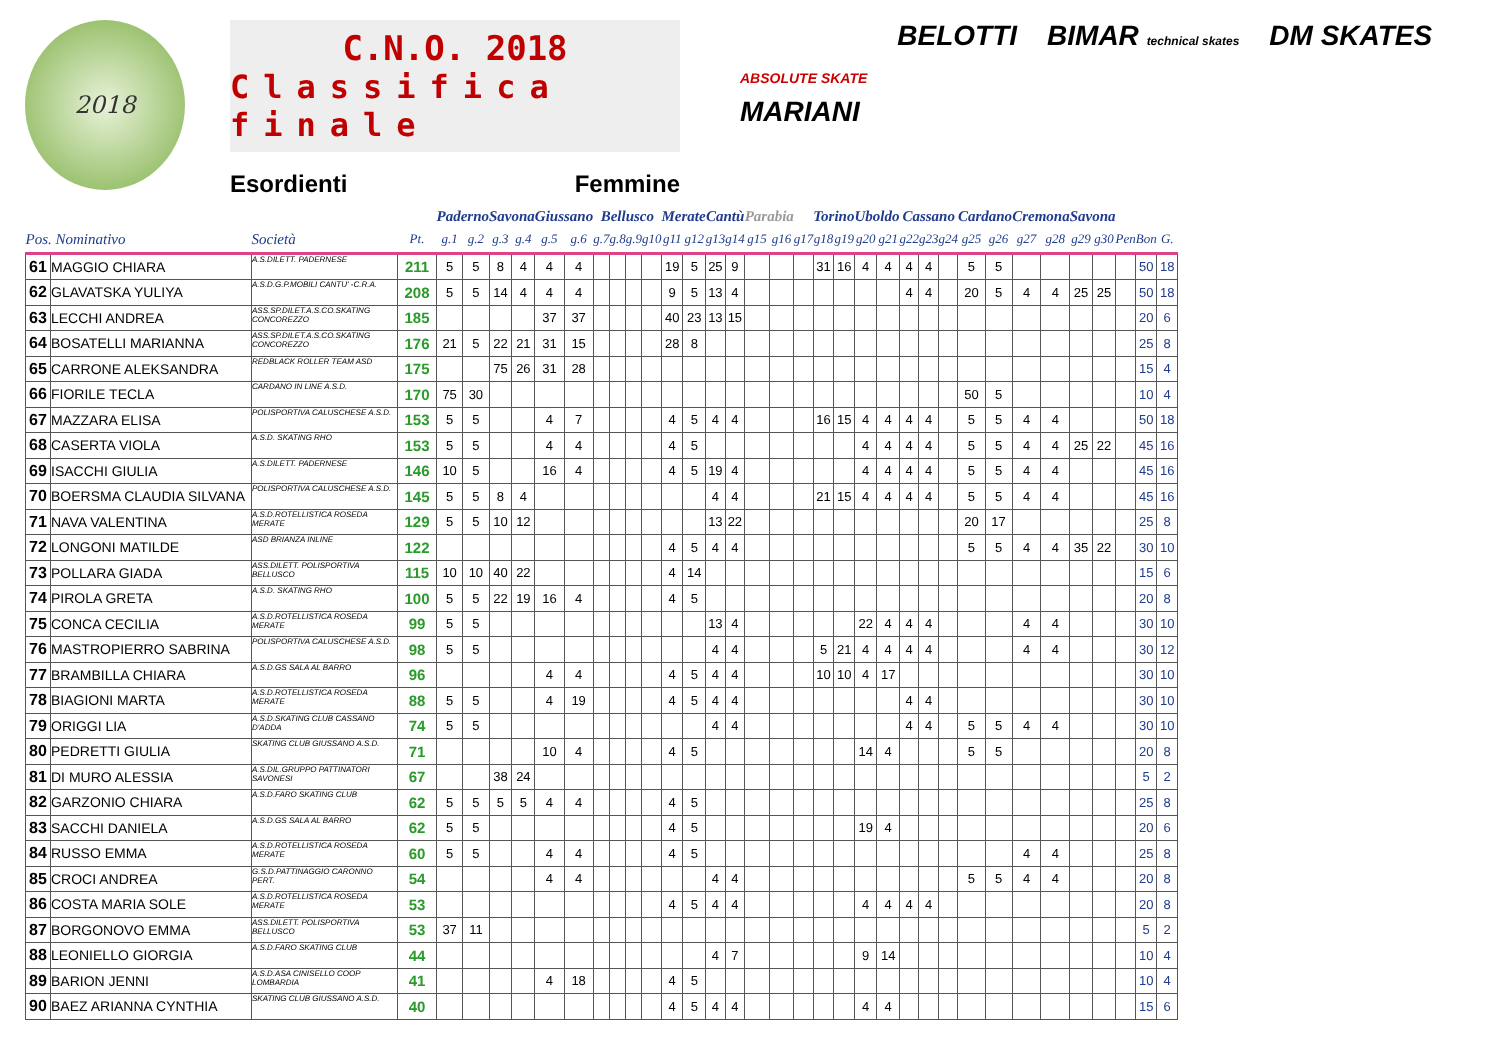2018
C.N.O. 2018
Classifica finale
Esordienti Femmine
ABSOLUTE SKATE
BELOTTI
BIMAR technical skates
DM SKATES
MARIANI
| | | | | Paderno | | Savona | | Giussano | | Bellusco | | | | Merate | | Cantù | | Parabia | | | Torino | | Uboldo | | Cassano | | | Cardano | | Cremona | | Savona | | | | |
| Pos. Nominativo | | Società | Pt. | g.1 | g.2 | g.3 | g.4 | g.5 | g.6 | g.7 | g.8 | g.9 | g10 | g11 | g12 | g13 | g14 | g15 | g16 | g17 | g18 | g19 | g20 | g21 | g22 | g23 | g24 | g25 | g26 | g27 | g28 | g29 | g30 | Pen | Bon | G. |
| 61 | MAGGIO CHIARA | A.S.DILETT. PADERNESE | 211 | 5 | 5 | 8 | 4 | 4 | 4 | | | | | 19 | 5 | 25 | 9 | | | | 31 | 16 | 4 | 4 | 4 | 4 | | 5 | 5 | | | | | | 50 | 18 |
| 62 | GLAVATSKA YULIYA | A.S.D.G.P.MOBILI CANTU' -C.R.A. | 208 | 5 | 5 | 14 | 4 | 4 | 4 | | | | | 9 | 5 | 13 | 4 | | | | | | | | 4 | 4 | | 20 | 5 | 4 | 4 | 25 | 25 | | 50 | 18 |
| 63 | LECCHI ANDREA | ASS.SP.DILET.A.S.CO.SKATING CONCOREZZO | 185 | | | | | 37 | 37 | | | | | 40 | 23 | 13 | 15 | | | | | | | | | | | | | | | | | | 20 | 6 |
| 64 | BOSATELLI MARIANNA | ASS.SP.DILET.A.S.CO.SKATING CONCOREZZO | 176 | 21 | 5 | 22 | 21 | 31 | 15 | | | | | 28 | 8 | | | | | | | | | | | | | | | | | | | | 25 | 8 |
| 65 | CARRONE ALEKSANDRA | REDBLACK ROLLER TEAM ASD | 175 | | | 75 | 26 | 31 | 28 | | | | | | | | | | | | | | | | | | | | | | | | | | 15 | 4 |
| 66 | FIORILE TECLA | CARDANO IN LINE A.S.D. | 170 | 75 | 30 | | | | | | | | | | | | | | | | | | | | | | | 50 | 5 | | | | | | 10 | 4 |
| 67 | MAZZARA ELISA | POLISPORTIVA CALUSCHESE A.S.D. | 153 | 5 | 5 | | | 4 | 7 | | | | | 4 | 5 | 4 | 4 | | | | 16 | 15 | 4 | 4 | 4 | 4 | | 5 | 5 | 4 | 4 | | | | 50 | 18 |
| 68 | CASERTA VIOLA | A.S.D. SKATING RHO | 153 | 5 | 5 | | | 4 | 4 | | | | | 4 | 5 | | | | | | | | 4 | 4 | 4 | 4 | | 5 | 5 | 4 | 4 | 25 | 22 | | 45 | 16 |
| 69 | ISACCHI GIULIA | A.S.DILETT. PADERNESE | 146 | 10 | 5 | | | 16 | 4 | | | | | 4 | 5 | 19 | 4 | | | | | | 4 | 4 | 4 | 4 | | 5 | 5 | 4 | 4 | | | | 45 | 16 |
| 70 | BOERSMA CLAUDIA SILVANA | POLISPORTIVA CALUSCHESE A.S.D. | 145 | 5 | 5 | 8 | 4 | | | | | | | | | 4 | 4 | | | | 21 | 15 | 4 | 4 | 4 | 4 | | 5 | 5 | 4 | 4 | | | | 45 | 16 |
| 71 | NAVA VALENTINA | A.S.D.ROTELLISTICA ROSEDA MERATE | 129 | 5 | 5 | 10 | 12 | | | | | | | | | 13 | 22 | | | | | | | | | | | 20 | 17 | | | | | | 25 | 8 |
| 72 | LONGONI MATILDE | ASD BRIANZA INLINE | 122 | | | | | | | | | | | 4 | 5 | 4 | 4 | | | | | | | | | | | 5 | 5 | 4 | 4 | 35 | 22 | | 30 | 10 |
| 73 | POLLARA GIADA | ASS.DILETT. POLISPORTIVA BELLUSCO | 115 | 10 | 10 | 40 | 22 | | | | | | | 4 | 14 | | | | | | | | | | | | | | | | | | | | 15 | 6 |
| 74 | PIROLA GRETA | A.S.D. SKATING RHO | 100 | 5 | 5 | 22 | 19 | 16 | 4 | | | | | 4 | 5 | | | | | | | | | | | | | | | | | | | | 20 | 8 |
| 75 | CONCA CECILIA | A.S.D.ROTELLISTICA ROSEDA MERATE | 99 | 5 | 5 | | | | | | | | | | | 13 | 4 | | | | | | 22 | 4 | 4 | 4 | | | | 4 | 4 | | | | 30 | 10 |
| 76 | MASTROPIERRO SABRINA | POLISPORTIVA CALUSCHESE A.S.D. | 98 | 5 | 5 | | | | | | | | | | | 4 | 4 | | | | 5 | 21 | 4 | 4 | 4 | 4 | | | | 4 | 4 | | | | 30 | 12 |
| 77 | BRAMBILLA CHIARA | A.S.D.GS SALA AL BARRO | 96 | | | | | 4 | 4 | | | | | 4 | 5 | 4 | 4 | | | | 10 | 10 | 4 | 17 | | | | | | | | | | | 30 | 10 |
| 78 | BIAGIONI MARTA | A.S.D.ROTELLISTICA ROSEDA MERATE | 88 | 5 | 5 | | | 4 | 19 | | | | | 4 | 5 | 4 | 4 | | | | | | | | 4 | 4 | | | | | | | | | 30 | 10 |
| 79 | ORIGGI LIA | A.S.D.SKATING CLUB CASSANO D'ADDA | 74 | 5 | 5 | | | | | | | | | | | 4 | 4 | | | | | | | | 4 | 4 | | 5 | 5 | 4 | 4 | | | | 30 | 10 |
| 80 | PEDRETTI GIULIA | SKATING CLUB GIUSSANO A.S.D. | 71 | | | | | 10 | 4 | | | | | 4 | 5 | | | | | | | | 14 | 4 | | | | 5 | 5 | | | | | | 20 | 8 |
| 81 | DI MURO ALESSIA | A.S.DIL.GRUPPO PATTINATORI SAVONESI | 67 | | | 38 | 24 | | | | | | | | | | | | | | | | | | | | | | | | | | | | 5 | 2 |
| 82 | GARZONIO CHIARA | A.S.D.FARO SKATING CLUB | 62 | 5 | 5 | 5 | 5 | 4 | 4 | | | | | 4 | 5 | | | | | | | | | | | | | | | | | | | | 25 | 8 |
| 83 | SACCHI DANIELA | A.S.D.GS SALA AL BARRO | 62 | 5 | 5 | | | | | | | | | 4 | 5 | | | | | | | | 19 | 4 | | | | | | | | | | | 20 | 6 |
| 84 | RUSSO EMMA | A.S.D.ROTELLISTICA ROSEDA MERATE | 60 | 5 | 5 | | | 4 | 4 | | | | | 4 | 5 | | | | | | | | | | | | | | | 4 | 4 | | | | 25 | 8 |
| 85 | CROCI ANDREA | G.S.D.PATTINAGGIO CARONNO PERT. | 54 | | | | | 4 | 4 | | | | | | | 4 | 4 | | | | | | | | | | | 5 | 5 | 4 | 4 | | | | 20 | 8 |
| 86 | COSTA MARIA SOLE | A.S.D.ROTELLISTICA ROSEDA MERATE | 53 | | | | | | | | | | | 4 | 5 | 4 | 4 | | | | | | 4 | 4 | 4 | 4 | | | | | | | | | 20 | 8 |
| 87 | BORGONOVO EMMA | ASS.DILETT. POLISPORTIVA BELLUSCO | 53 | 37 | 11 | | | | | | | | | | | | | | | | | | | | | | | | | | | | | | 5 | 2 |
| 88 | LEONIELLO GIORGIA | A.S.D.FARO SKATING CLUB | 44 | | | | | | | | | | | | | 4 | 7 | | | | | | 9 | 14 | | | | | | | | | | | 10 | 4 |
| 89 | BARION JENNI | A.S.D.ASA CINISELLO COOP LOMBARDIA | 41 | | | | | 4 | 18 | | | | | 4 | 5 | | | | | | | | | | | | | | | | | | | | 10 | 4 |
| 90 | BAEZ ARIANNA CYNTHIA | SKATING CLUB GIUSSANO A.S.D. | 40 | | | | | | | | | | | 4 | 5 | 4 | 4 | | | | | | 4 | 4 | | | | | | | | | | | 15 | 6 |